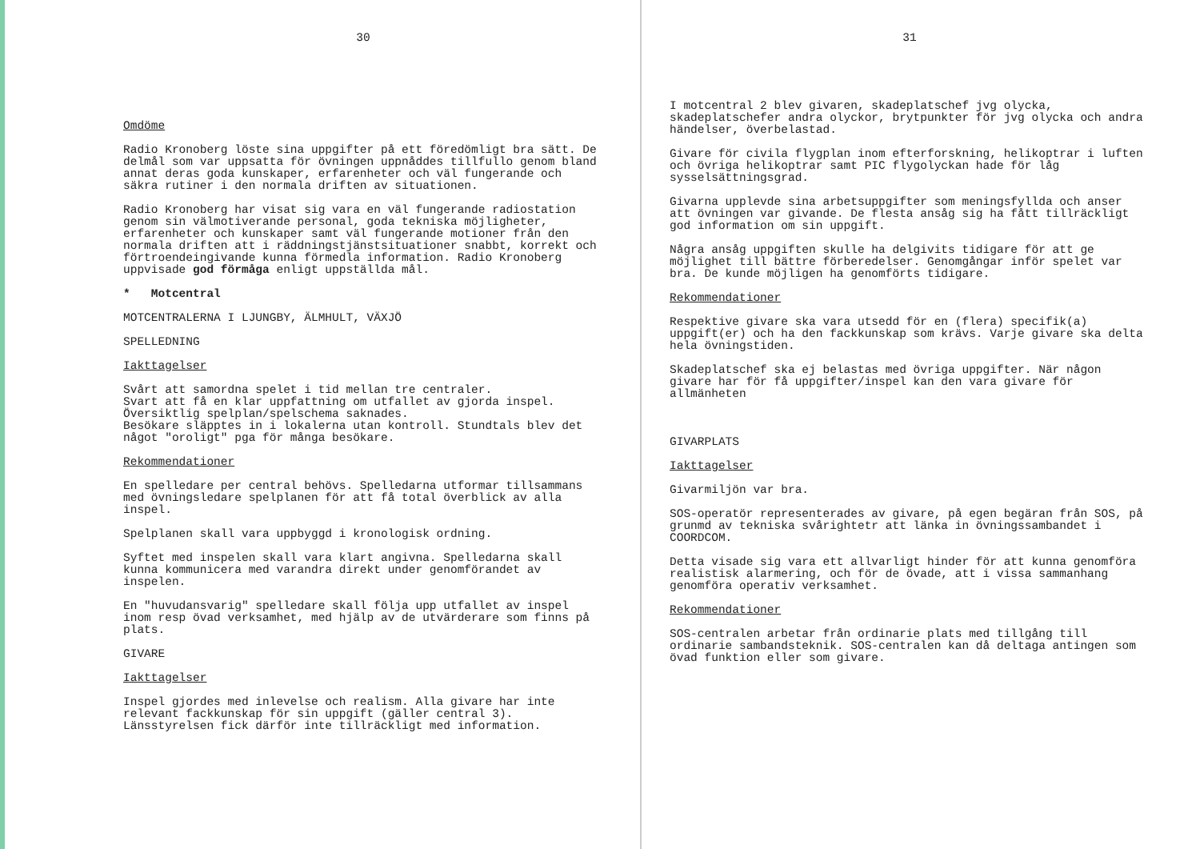30
Omdöme
Radio Kronoberg löste sina uppgifter på ett föredömligt bra sätt. De delmål som var uppsatta för övningen uppnåddes tillfullo genom bland annat deras goda kunskaper, erfarenheter och väl fungerande och säkra rutiner i den normala driften av situationen.
Radio Kronoberg har visat sig vara en väl fungerande radiostation genom sin välmotiverande personal, goda tekniska möjligheter, erfarenheter och kunskaper samt väl fungerande motioner från den normala driften att i räddningstjänstsituationer snabbt, korrekt och förtroendeingivande kunna förmedla information. Radio Kronoberg uppvisade god förmåga enligt uppställda mål.
* Motcentral
MOTCENTRALERNA I LJUNGBY, ÄLMHULT, VÄXJÖ
SPELLEDNING
Iakttagelser
Svårt att samordna spelet i tid mellan tre centraler.
Svart att få en klar uppfattning om utfallet av gjorda inspel.
Översiktlig spelplan/spelschema saknades.
Besökare släpptes in i lokalerna utan kontroll. Stundtals blev det något "oroligt" pga för många besökare.
Rekommendationer
En spelledare per central behövs. Spelledarna utformar tillsammans med övningsledare spelplanen för att få total överblick av alla inspel.
Spelplanen skall vara uppbyggd i kronologisk ordning.
Syftet med inspelen skall vara klart angivna. Spelledarna skall kunna kommunicera med varandra direkt under genomförandet av inspelen.
En "huvudansvarig" spelledare skall följa upp utfallet av inspel inom resp övad verksamhet, med hjälp av de utvärderare som finns på plats.
GIVARE
Iakttagelser
Inspel gjordes med inlevelse och realism. Alla givare har inte relevant fackkunskap för sin uppgift (gäller central 3). Länsstyrelsen fick därför inte tillräckligt med information.
31
I motcentral 2 blev givaren, skadeplatschef jvg olycka, skadeplatschefer andra olyckor, brytpunkter för jvg olycka och andra händelser, överbelastad.
Givare för civila flygplan inom efterforskning, helikoptrar i luften och övriga helikoptrar samt PIC flygolyckan hade för låg sysselsättningsgrad.
Givarna upplevde sina arbetsuppgifter som meningsfyllda och anser att övningen var givande. De flesta ansåg sig ha fått tillräckligt god information om sin uppgift.
Några ansåg uppgiften skulle ha delgivits tidigare för att ge möjlighet till bättre förberedelser. Genomgångar inför spelet var bra. De kunde möjligen ha genomförts tidigare.
Rekommendationer
Respektive givare ska vara utsedd för en (flera) specifik(a) uppgift(er) och ha den fackkunskap som krävs. Varje givare ska delta hela övningstiden.
Skadeplatschef ska ej belastas med övriga uppgifter. När någon givare har för få uppgifter/inspel kan den vara givare för allmänheten
GIVARPLATS
Iakttagelser
Givarmiljön var bra.
SOS-operatör representerades av givare, på egen begäran från SOS, på grunmd av tekniska svårightetr att länka in övningssambandet i COORDCOM.
Detta visade sig vara ett allvarligt hinder för att kunna genomföra realistisk alarmering, och för de övade, att i vissa sammanhang genomföra operativ verksamhet.
Rekommendationer
SOS-centralen arbetar från ordinarie plats med tillgång till ordinarie sambandsteknik. SOS-centralen kan då deltaga antingen som övad funktion eller som givare.